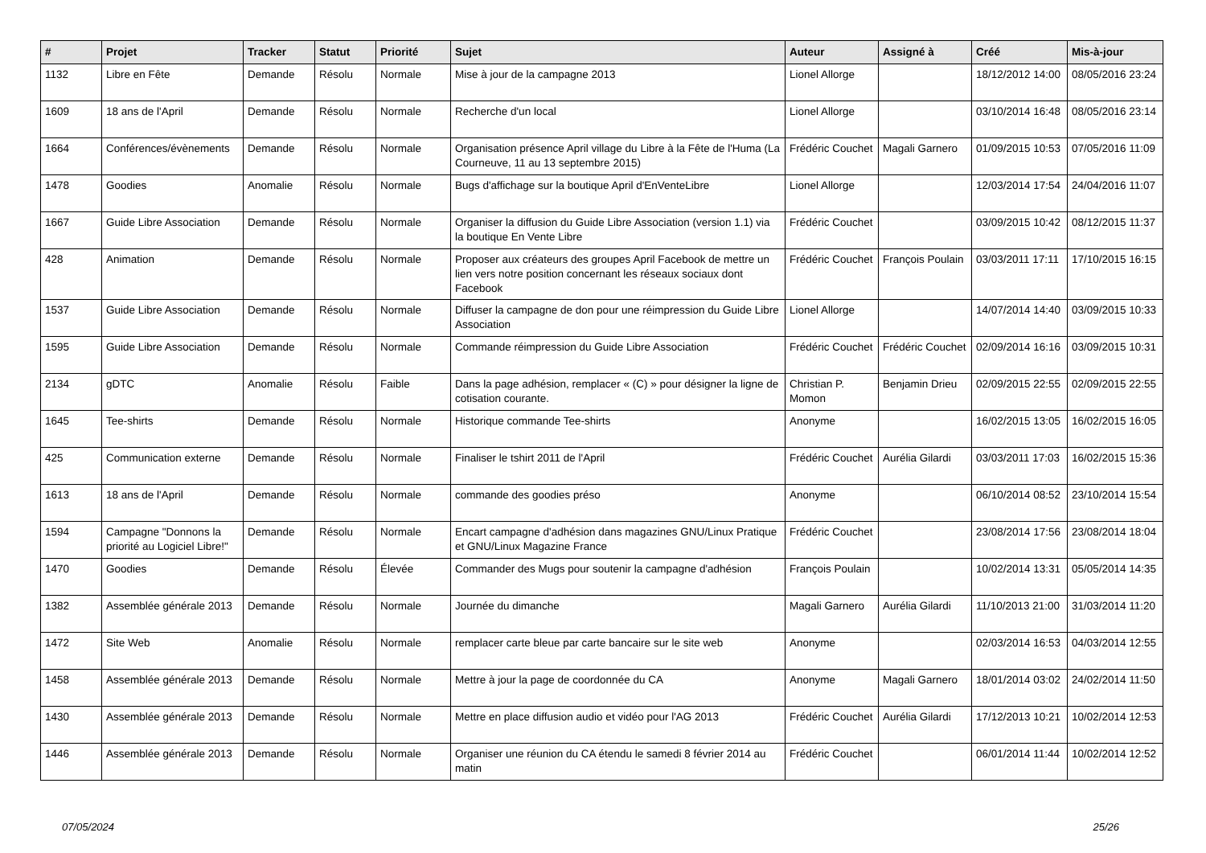| # | Projet | Tracker | Statut | Priorité | Sujet | Auteur | Assigné à | Créé | Mis-à-jour |
| --- | --- | --- | --- | --- | --- | --- | --- | --- | --- |
| 1132 | Libre en Fête | Demande | Résolu | Normale | Mise à jour de la campagne 2013 | Lionel Allorge | | 18/12/2012 14:00 | 08/05/2016 23:24 |
| 1609 | 18 ans de l'April | Demande | Résolu | Normale | Recherche d'un local | Lionel Allorge | | 03/10/2014 16:48 | 08/05/2016 23:14 |
| 1664 | Conférences/évènements | Demande | Résolu | Normale | Organisation présence April village du Libre à la Fête de l'Huma (La Courneuve, 11 au 13 septembre 2015) | Frédéric Couchet | Magali Garnero | 01/09/2015 10:53 | 07/05/2016 11:09 |
| 1478 | Goodies | Anomalie | Résolu | Normale | Bugs d'affichage sur la boutique April d'EnVenteLibre | Lionel Allorge | | 12/03/2014 17:54 | 24/04/2016 11:07 |
| 1667 | Guide Libre Association | Demande | Résolu | Normale | Organiser la diffusion du Guide Libre Association (version 1.1) via la boutique En Vente Libre | Frédéric Couchet | | 03/09/2015 10:42 | 08/12/2015 11:37 |
| 428 | Animation | Demande | Résolu | Normale | Proposer aux créateurs des groupes April Facebook de mettre un lien vers notre position concernant les réseaux sociaux dont Facebook | Frédéric Couchet | François Poulain | 03/03/2011 17:11 | 17/10/2015 16:15 |
| 1537 | Guide Libre Association | Demande | Résolu | Normale | Diffuser la campagne de don pour une réimpression du Guide Libre Association | Lionel Allorge | | 14/07/2014 14:40 | 03/09/2015 10:33 |
| 1595 | Guide Libre Association | Demande | Résolu | Normale | Commande réimpression du Guide Libre Association | Frédéric Couchet | Frédéric Couchet | 02/09/2014 16:16 | 03/09/2015 10:31 |
| 2134 | gDTC | Anomalie | Résolu | Faible | Dans la page adhésion, remplacer « (C) » pour désigner la ligne de cotisation courante. | Christian P. Momon | Benjamin Drieu | 02/09/2015 22:55 | 02/09/2015 22:55 |
| 1645 | Tee-shirts | Demande | Résolu | Normale | Historique commande Tee-shirts | Anonyme | | 16/02/2015 13:05 | 16/02/2015 16:05 |
| 425 | Communication externe | Demande | Résolu | Normale | Finaliser le tshirt 2011 de l'April | Frédéric Couchet | Aurélia Gilardi | 03/03/2011 17:03 | 16/02/2015 15:36 |
| 1613 | 18 ans de l'April | Demande | Résolu | Normale | commande des goodies préso | Anonyme | | 06/10/2014 08:52 | 23/10/2014 15:54 |
| 1594 | Campagne "Donnons la priorité au Logiciel Libre!" | Demande | Résolu | Normale | Encart campagne d'adhésion dans magazines GNU/Linux Pratique et GNU/Linux Magazine France | Frédéric Couchet | | 23/08/2014 17:56 | 23/08/2014 18:04 |
| 1470 | Goodies | Demande | Résolu | Élevée | Commander des Mugs pour soutenir la campagne d'adhésion | François Poulain | | 10/02/2014 13:31 | 05/05/2014 14:35 |
| 1382 | Assemblée générale 2013 | Demande | Résolu | Normale | Journée du dimanche | Magali Garnero | Aurélia Gilardi | 11/10/2013 21:00 | 31/03/2014 11:20 |
| 1472 | Site Web | Anomalie | Résolu | Normale | remplacer carte bleue par carte bancaire sur le site web | Anonyme | | 02/03/2014 16:53 | 04/03/2014 12:55 |
| 1458 | Assemblée générale 2013 | Demande | Résolu | Normale | Mettre à jour la page de coordonnée du CA | Anonyme | Magali Garnero | 18/01/2014 03:02 | 24/02/2014 11:50 |
| 1430 | Assemblée générale 2013 | Demande | Résolu | Normale | Mettre en place diffusion audio et vidéo pour l'AG 2013 | Frédéric Couchet | Aurélia Gilardi | 17/12/2013 10:21 | 10/02/2014 12:53 |
| 1446 | Assemblée générale 2013 | Demande | Résolu | Normale | Organiser une réunion du CA étendu le samedi 8 février 2014 au matin | Frédéric Couchet | | 06/01/2014 11:44 | 10/02/2014 12:52 |
07/05/2024 25/26